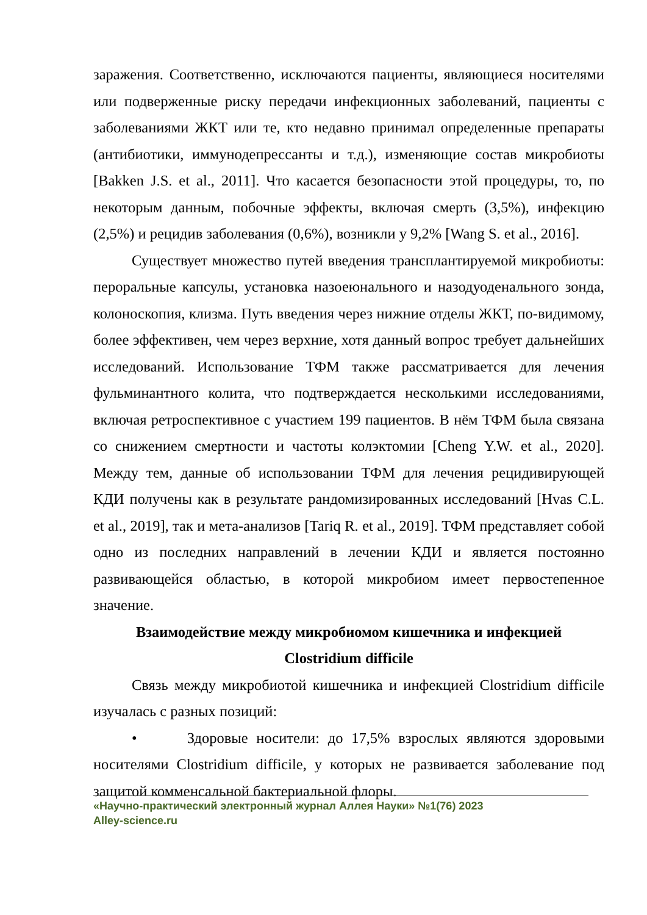заражения. Соответственно, исключаются пациенты, являющиеся носителями или подверженные риску передачи инфекционных заболеваний, пациенты с заболеваниями ЖКТ или те, кто недавно принимал определенные препараты (антибиотики, иммунодепрессанты и т.д.), изменяющие состав микробиоты [Bakken J.S. et al., 2011]. Что касается безопасности этой процедуры, то, по некоторым данным, побочные эффекты, включая смерть (3,5%), инфекцию (2,5%) и рецидив заболевания (0,6%), возникли у 9,2% [Wang S. et al., 2016].
Существует множество путей введения трансплантируемой микробиоты: пероральные капсулы, установка назоеюнального и назодуоденального зонда, колоноскопия, клизма. Путь введения через нижние отделы ЖКТ, по-видимому, более эффективен, чем через верхние, хотя данный вопрос требует дальнейших исследований. Использование ТФМ также рассматривается для лечения фульминантного колита, что подтверждается несколькими исследованиями, включая ретроспективное с участием 199 пациентов. В нём ТФМ была связана со снижением смертности и частоты колэктомии [Cheng Y.W. et al., 2020]. Между тем, данные об использовании ТФМ для лечения рецидивирующей КДИ получены как в результате рандомизированных исследований [Hvas C.L. et al., 2019], так и мета-анализов [Tariq R. et al., 2019]. ТФМ представляет собой одно из последних направлений в лечении КДИ и является постоянно развивающейся областью, в которой микробиом имеет первостепенное значение.
Взаимодействие между микробиомом кишечника и инфекцией
Clostridium difficile
Связь между микробиотой кишечника и инфекцией Clostridium difficile изучалась с разных позиций:
• Здоровые носители: до 17,5% взрослых являются здоровыми носителями Clostridium difficile, у которых не развивается заболевание под защитой комменсальной бактериальной флоры.
«Научно-практический электронный журнал Аллея Науки» №1(76) 2023
Alley-science.ru